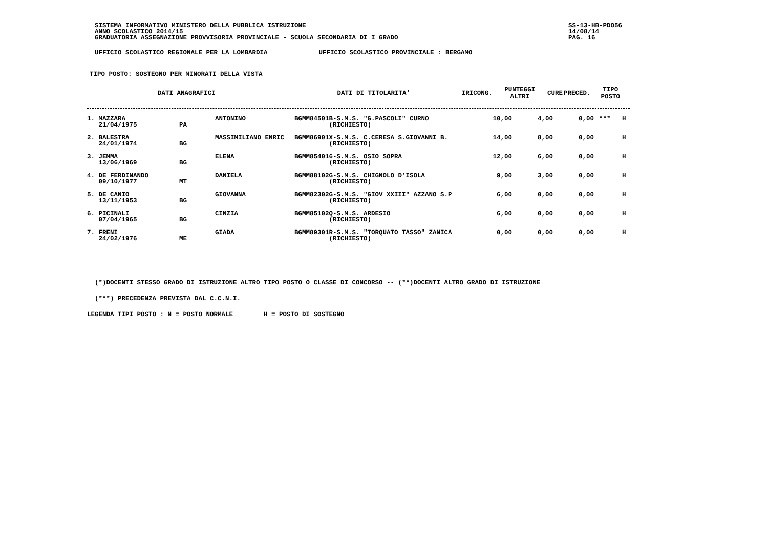SISTEMA INFORMATIVO MINISTERO DELLA PUBBLICA ISTRUZIONE
ANNO SCOLASTICO 2014/15
GRADUATORIA ASSEGNAZIONE PROVVISORIA PROVINCIALE - SCUOLA SECONDARIA DI I GRADO
SS-13-HB-PDO56
14/08/14
PAG. 16
UFFICIO SCOLASTICO REGIONALE PER LA LOMBARDIA UFFICIO SCOLASTICO PROVINCIALE : BERGAMO
TIPO POSTO: SOSTEGNO PER MINORATI DELLA VISTA
| DATI ANAGRAFICI | DATI DI TITOLARITA' | IRICONG. | PUNTEGGI ALTRI | CURE | PRECED. | TIPO POSTO |
| --- | --- | --- | --- | --- | --- | --- |
| 1. MAZZARA 21/04/1975 | PA | ANTONINO | BGMM84501B-S.M.S. "G.PASCOLI" CURNO (RICHIESTO) | 10,00 | 4,00 | 0,00 | *** | H |
| 2. BALESTRA 24/01/1974 | BG | MASSIMILIANO ENRIC | BGMM86901X-S.M.S. C.CERESA S.GIOVANNI B. (RICHIESTO) | 14,00 | 8,00 | 0,00 | | H |
| 3. JEMMA 13/06/1969 | BG | ELENA | BGMM854016-S.M.S. OSIO SOPRA (RICHIESTO) | 12,00 | 6,00 | 0,00 | | H |
| 4. DE FERDINANDO 09/10/1977 | MT | DANIELA | BGMM88102G-S.M.S. CHIGNOLO D'ISOLA (RICHIESTO) | 9,00 | 3,00 | 0,00 | | H |
| 5. DE CANIO 13/11/1953 | BG | GIOVANNA | BGMM82302G-S.M.S. "GIOV XXIII" AZZANO S.P (RICHIESTO) | 6,00 | 0,00 | 0,00 | | H |
| 6. PICINALI 07/04/1965 | BG | CINZIA | BGMM85102Q-S.M.S. ARDESIO (RICHIESTO) | 6,00 | 0,00 | 0,00 | | H |
| 7. FRENI 24/02/1976 | ME | GIADA | BGMM89301R-S.M.S. "TORQUATO TASSO" ZANICA (RICHIESTO) | 0,00 | 0,00 | 0,00 | | H |
(*)DOCENTI STESSO GRADO DI ISTRUZIONE ALTRO TIPO POSTO O CLASSE DI CONCORSO -- (**)DOCENTI ALTRO GRADO DI ISTRUZIONE
(***) PRECEDENZA PREVISTA DAL C.C.N.I.
LEGENDA TIPI POSTO : N = POSTO NORMALE H = POSTO DI SOSTEGNO